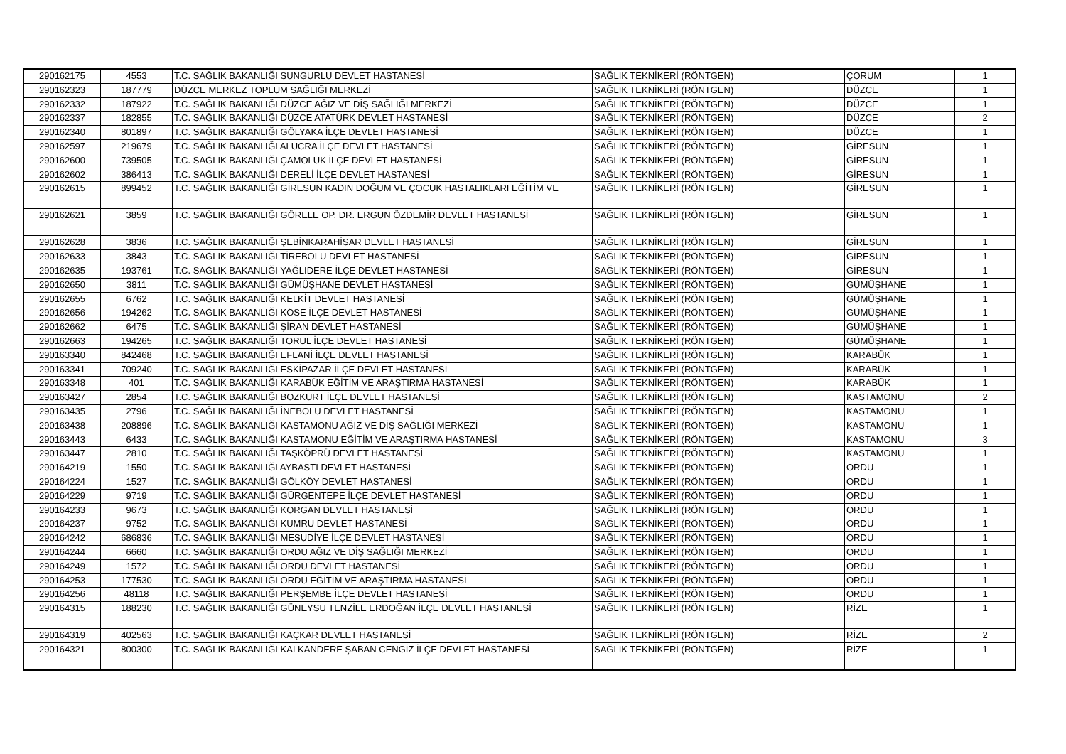| 290162175 | 4553 | T.C. SAĞLIK BAKANLIĞI SUNGURLU DEVLET HASTANESİ | SAĞLIK TEKNİKERİ (RÖNTGEN) | ÇORUM | 1 |
| 290162323 | 187779 | DÜZCE MERKEZ TOPLUM SAĞLIĞI MERKEZİ | SAĞLIK TEKNİKERİ (RÖNTGEN) | DÜZCE | 1 |
| 290162332 | 187922 | T.C. SAĞLIK BAKANLIĞI DÜZCE AĞIZ VE DİŞ SAĞLIĞI MERKEZİ | SAĞLIK TEKNİKERİ (RÖNTGEN) | DÜZCE | 1 |
| 290162337 | 182855 | T.C. SAĞLIK BAKANLIĞI DÜZCE ATATÜRK DEVLET HASTANESİ | SAĞLIK TEKNİKERİ (RÖNTGEN) | DÜZCE | 2 |
| 290162340 | 801897 | T.C. SAĞLIK BAKANLIĞI GÖLYAKA İLÇE DEVLET HASTANESİ | SAĞLIK TEKNİKERİ (RÖNTGEN) | DÜZCE | 1 |
| 290162597 | 219679 | T.C. SAĞLIK BAKANLIĞI ALUCRA İLÇE DEVLET HASTANESİ | SAĞLIK TEKNİKERİ (RÖNTGEN) | GİRESUN | 1 |
| 290162600 | 739505 | T.C. SAĞLIK BAKANLIĞI ÇAMOLUK İLÇE DEVLET HASTANESİ | SAĞLIK TEKNİKERİ (RÖNTGEN) | GİRESUN | 1 |
| 290162602 | 386413 | T.C. SAĞLIK BAKANLIĞI DERELİ İLÇE DEVLET HASTANESİ | SAĞLIK TEKNİKERİ (RÖNTGEN) | GİRESUN | 1 |
| 290162615 | 899452 | T.C. SAĞLIK BAKANLIĞI GİRESUN KADIN DOĞUM VE ÇOCUK HASTALIKLARI EĞİTİM VE | SAĞLIK TEKNİKERİ (RÖNTGEN) | GİRESUN | 1 |
| 290162621 | 3859 | T.C. SAĞLIK BAKANLIĞI GÖRELE OP. DR. ERGUN ÖZDEMİR DEVLET HASTANESİ | SAĞLIK TEKNİKERİ (RÖNTGEN) | GİRESUN | 1 |
| 290162628 | 3836 | T.C. SAĞLIK BAKANLIĞI ŞEBİNKARAHİSAR DEVLET HASTANESİ | SAĞLIK TEKNİKERİ (RÖNTGEN) | GİRESUN | 1 |
| 290162633 | 3843 | T.C. SAĞLIK BAKANLIĞI TİREBOLU DEVLET HASTANESİ | SAĞLIK TEKNİKERİ (RÖNTGEN) | GİRESUN | 1 |
| 290162635 | 193761 | T.C. SAĞLIK BAKANLIĞI YAĞLIDERE İLÇE DEVLET HASTANESİ | SAĞLIK TEKNİKERİ (RÖNTGEN) | GİRESUN | 1 |
| 290162650 | 3811 | T.C. SAĞLIK BAKANLIĞI GÜMÜŞHANE DEVLET HASTANESİ | SAĞLIK TEKNİKERİ (RÖNTGEN) | GÜMÜŞHANE | 1 |
| 290162655 | 6762 | T.C. SAĞLIK BAKANLIĞI KELKİT DEVLET HASTANESİ | SAĞLIK TEKNİKERİ (RÖNTGEN) | GÜMÜŞHANE | 1 |
| 290162656 | 194262 | T.C. SAĞLIK BAKANLIĞI KÖSE İLÇE DEVLET HASTANESİ | SAĞLIK TEKNİKERİ (RÖNTGEN) | GÜMÜŞHANE | 1 |
| 290162662 | 6475 | T.C. SAĞLIK BAKANLIĞI ŞİRAN DEVLET HASTANESİ | SAĞLIK TEKNİKERİ (RÖNTGEN) | GÜMÜŞHANE | 1 |
| 290162663 | 194265 | T.C. SAĞLIK BAKANLIĞI TORUL İLÇE DEVLET HASTANESİ | SAĞLIK TEKNİKERİ (RÖNTGEN) | GÜMÜŞHANE | 1 |
| 290163340 | 842468 | T.C. SAĞLIK BAKANLIĞI EFLANİ İLÇE DEVLET HASTANESİ | SAĞLIK TEKNİKERİ (RÖNTGEN) | KARABÜK | 1 |
| 290163341 | 709240 | T.C. SAĞLIK BAKANLIĞI ESKİPAZAR İLÇE DEVLET HASTANESİ | SAĞLIK TEKNİKERİ (RÖNTGEN) | KARABÜK | 1 |
| 290163348 | 401 | T.C. SAĞLIK BAKANLIĞI KARABÜK EĞİTİM VE ARAŞTIRMA HASTANESİ | SAĞLIK TEKNİKERİ (RÖNTGEN) | KARABÜK | 1 |
| 290163427 | 2854 | T.C. SAĞLIK BAKANLIĞI BOZKURT İLÇE DEVLET HASTANESİ | SAĞLIK TEKNİKERİ (RÖNTGEN) | KASTAMONU | 2 |
| 290163435 | 2796 | T.C. SAĞLIK BAKANLIĞI İNEBOLU DEVLET HASTANESİ | SAĞLIK TEKNİKERİ (RÖNTGEN) | KASTAMONU | 1 |
| 290163438 | 208896 | T.C. SAĞLIK BAKANLIĞI KASTAMONU AĞIZ VE DİŞ SAĞLIĞI MERKEZİ | SAĞLIK TEKNİKERİ (RÖNTGEN) | KASTAMONU | 1 |
| 290163443 | 6433 | T.C. SAĞLIK BAKANLIĞI KASTAMONU EĞİTİM VE ARAŞTIRMA HASTANESİ | SAĞLIK TEKNİKERİ (RÖNTGEN) | KASTAMONU | 3 |
| 290163447 | 2810 | T.C. SAĞLIK BAKANLIĞI TAŞKÖPRÜ DEVLET HASTANESİ | SAĞLIK TEKNİKERİ (RÖNTGEN) | KASTAMONU | 1 |
| 290164219 | 1550 | T.C. SAĞLIK BAKANLIĞI AYBASTI DEVLET HASTANESİ | SAĞLIK TEKNİKERİ (RÖNTGEN) | ORDU | 1 |
| 290164224 | 1527 | T.C. SAĞLIK BAKANLIĞI GÖLKÖY DEVLET HASTANESİ | SAĞLIK TEKNİKERİ (RÖNTGEN) | ORDU | 1 |
| 290164229 | 9719 | T.C. SAĞLIK BAKANLIĞI GÜRGENTEPE İLÇE DEVLET HASTANESİ | SAĞLIK TEKNİKERİ (RÖNTGEN) | ORDU | 1 |
| 290164233 | 9673 | T.C. SAĞLIK BAKANLIĞI KORGAN DEVLET HASTANESİ | SAĞLIK TEKNİKERİ (RÖNTGEN) | ORDU | 1 |
| 290164237 | 9752 | T.C. SAĞLIK BAKANLIĞI KUMRU DEVLET HASTANESİ | SAĞLIK TEKNİKERİ (RÖNTGEN) | ORDU | 1 |
| 290164242 | 686836 | T.C. SAĞLIK BAKANLIĞI MESUDİYE İLÇE DEVLET HASTANESİ | SAĞLIK TEKNİKERİ (RÖNTGEN) | ORDU | 1 |
| 290164244 | 6660 | T.C. SAĞLIK BAKANLIĞI ORDU AĞIZ VE DİŞ SAĞLIĞI MERKEZİ | SAĞLIK TEKNİKERİ (RÖNTGEN) | ORDU | 1 |
| 290164249 | 1572 | T.C. SAĞLIK BAKANLIĞI ORDU DEVLET HASTANESİ | SAĞLIK TEKNİKERİ (RÖNTGEN) | ORDU | 1 |
| 290164253 | 177530 | T.C. SAĞLIK BAKANLIĞI ORDU EĞİTİM VE ARAŞTIRMA HASTANESİ | SAĞLIK TEKNİKERİ (RÖNTGEN) | ORDU | 1 |
| 290164256 | 48118 | T.C. SAĞLIK BAKANLIĞI PERŞEMBE İLÇE DEVLET HASTANESİ | SAĞLIK TEKNİKERİ (RÖNTGEN) | ORDU | 1 |
| 290164315 | 188230 | T.C. SAĞLIK BAKANLIĞI GÜNEYSU TENZİLE ERDOĞAN İLÇE DEVLET HASTANESİ | SAĞLIK TEKNİKERİ (RÖNTGEN) | RİZE | 1 |
| 290164319 | 402563 | T.C. SAĞLIK BAKANLIĞI KAÇKAR DEVLET HASTANESİ | SAĞLIK TEKNİKERİ (RÖNTGEN) | RİZE | 2 |
| 290164321 | 800300 | T.C. SAĞLIK BAKANLIĞI KALKANDERE ŞABAN CENGİZ İLÇE DEVLET HASTANESİ | SAĞLIK TEKNİKERİ (RÖNTGEN) | RİZE | 1 |